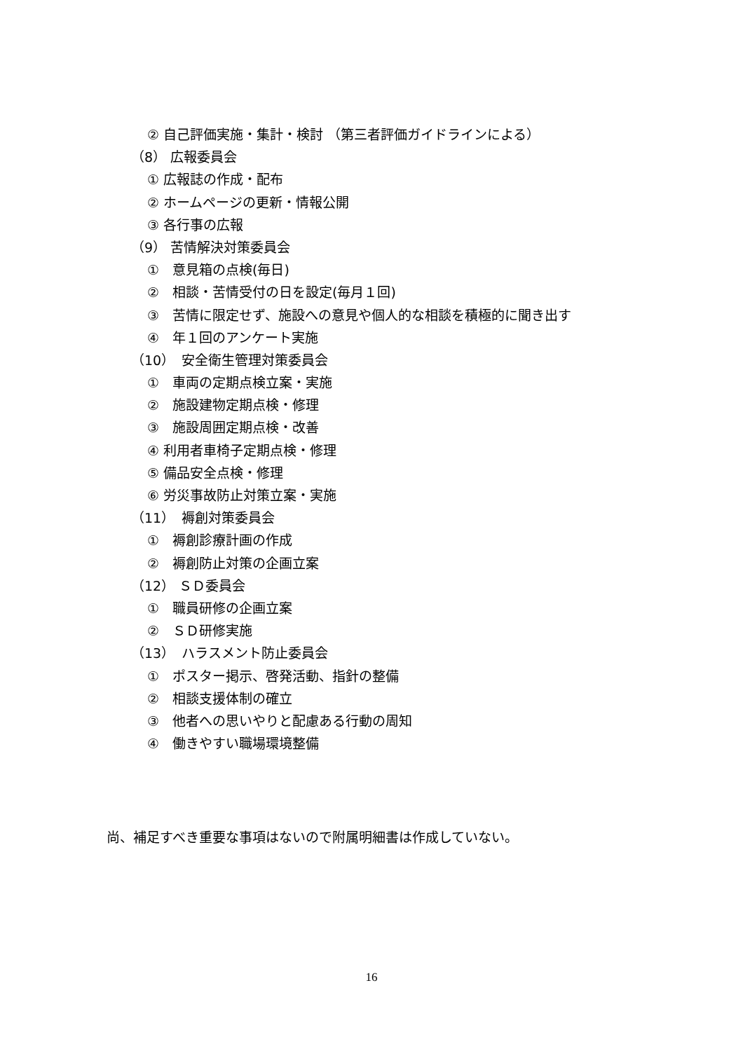② 自己評価実施・集計・検討 （第三者評価ガイドラインによる）
（8） 広報委員会
① 広報誌の作成・配布
② ホームページの更新・情報公開
③ 各行事の広報
（9） 苦情解決対策委員会
①　意見箱の点検(毎日)
②　相談・苦情受付の日を設定(毎月１回)
③　苦情に限定せず、施設への意見や個人的な相談を積極的に聞き出す
④　年１回のアンケート実施
（10）　安全衛生管理対策委員会
①　車両の定期点検立案・実施
②　施設建物定期点検・修理
③　施設周囲定期点検・改善
④ 利用者車椅子定期点検・修理
⑤ 備品安全点検・修理
⑥ 労災事故防止対策立案・実施
（11）　褥創対策委員会
①　褥創診療計画の作成
②　褥創防止対策の企画立案
（12） ＳＤ委員会
①　職員研修の企画立案
②　ＳＤ研修実施
（13）　ハラスメント防止委員会
①　ポスター掲示、啓発活動、指針の整備
②　相談支援体制の確立
③　他者への思いやりと配慮ある行動の周知
④　働きやすい職場環境整備
尚、補足すべき重要な事項はないので附属明細書は作成していない。
16